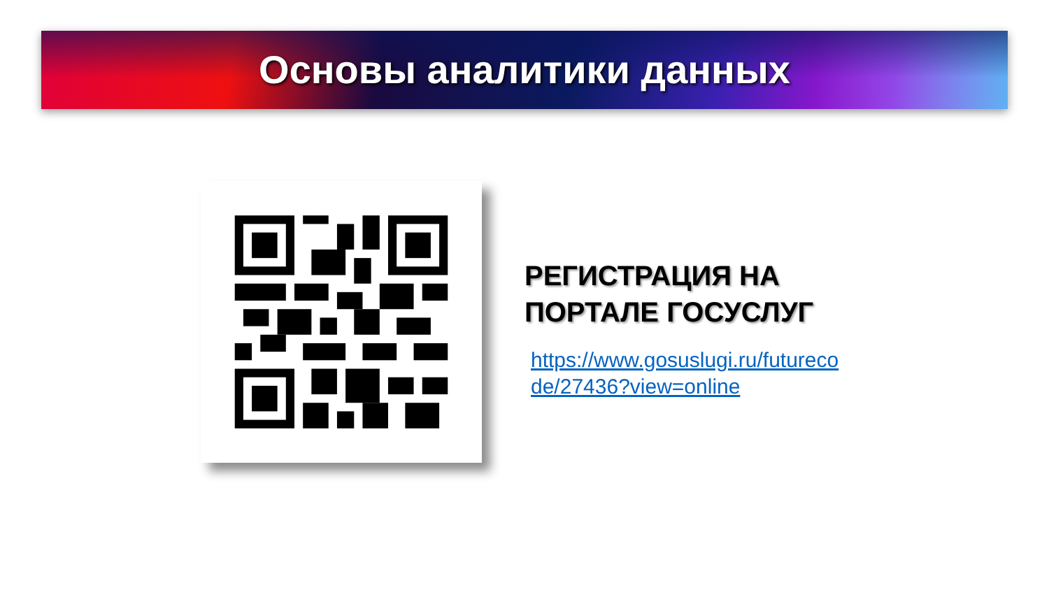Основы аналитики данных
РЕГИСТРАЦИЯ НА ПОРТАЛЕ ГОСУСЛУГ
https://www.gosuslugi.ru/futurecode/27436?view=online